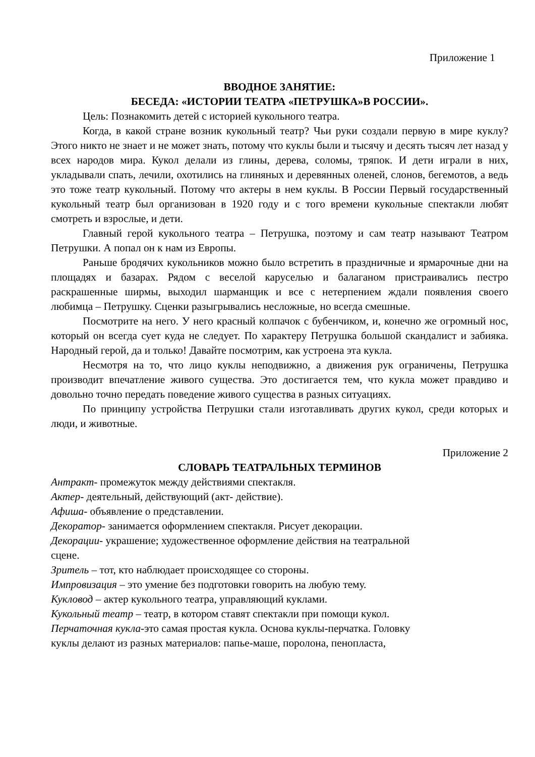Приложение 1
ВВОДНОЕ ЗАНЯТИЕ:
БЕСЕДА: «ИСТОРИИ ТЕАТРА «ПЕТРУШКА»В РОССИИ».
Цель: Познакомить детей с историей кукольного театра.
Когда, в какой стране возник кукольный театр? Чьи руки создали первую в мире куклу? Этого никто не знает и не может знать, потому что куклы были и тысячу и десять тысяч лет назад у всех народов мира. Кукол делали из глины, дерева, соломы, тряпок. И дети играли в них, укладывали спать, лечили, охотились на глиняных и деревянных оленей, слонов, бегемотов, а ведь это тоже театр кукольный. Потому что актеры в нем куклы. В России Первый государственный кукольный театр был организован в 1920 году и с того времени кукольные спектакли любят смотреть и взрослые, и дети.
Главный герой кукольного театра – Петрушка, поэтому и сам театр называют Театром Петрушки. А попал он к нам из Европы.
Раньше бродячих кукольников можно было встретить в праздничные и ярмарочные дни на площадях и базарах. Рядом с веселой каруселью и балаганом пристраивались пестро раскрашенные ширмы, выходил шарманщик и все с нетерпением ждали появления своего любимца – Петрушку. Сценки разыгрывались несложные, но всегда смешные.
Посмотрите на него. У него красный колпачок с бубенчиком, и, конечно же огромный нос, который он всегда сует куда не следует. По характеру Петрушка большой скандалист и забияка. Народный герой, да и только! Давайте посмотрим, как устроена эта кукла.
Несмотря на то, что лицо куклы неподвижно, а движения рук ограничены, Петрушка производит впечатление живого существа. Это достигается тем, что кукла может правдиво и довольно точно передать поведение живого существа в разных ситуациях.
По принципу устройства Петрушки стали изготавливать других кукол, среди которых и люди, и животные.
Приложение 2
СЛОВАРЬ ТЕАТРАЛЬНЫХ ТЕРМИНОВ
Антракт- промежуток между действиями спектакля.
Актер- деятельный, действующий (акт- действие).
Афиша- объявление о представлении.
Декоратор- занимается оформлением спектакля. Рисует декорации.
Декорации- украшение; художественное оформление действия на театральной
сцене.
Зритель – тот, кто наблюдает происходящее со стороны.
Импровизация – это умение без подготовки говорить на любую тему.
Кукловод – актер кукольного театра, управляющий куклами.
Кукольный театр – театр, в котором ставят спектакли при помощи кукол.
Перчаточная кукла-это самая простая кукла. Основа куклы-перчатка. Головку
куклы делают из разных материалов: папье-маше, поролона, пенопласта,